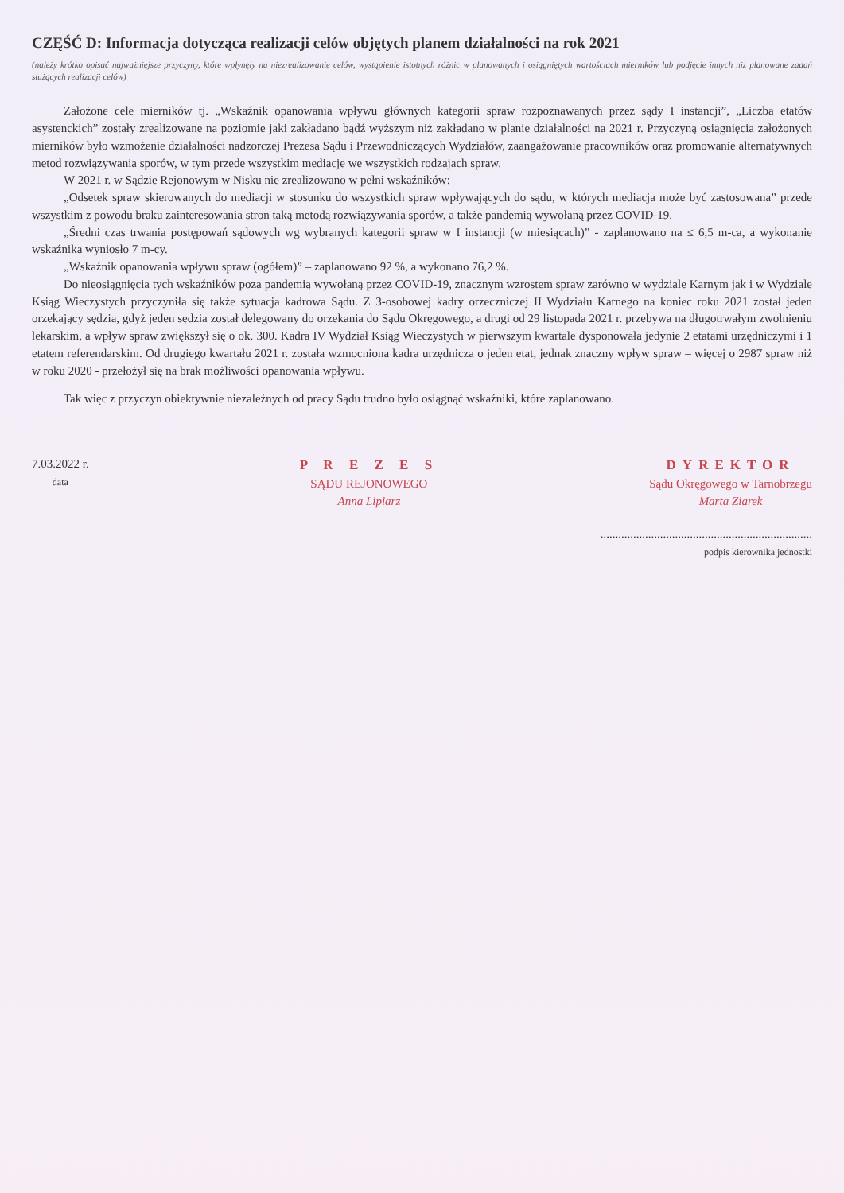CZĘŚĆ D: Informacja dotycząca realizacji celów objętych planem działalności na rok 2021
(należy krótko opisać najważniejsze przyczyny, które wpłynęły na niezrealizowanie celów, wystąpienie istotnych różnic w planowanych i osiągniętych wartościach mierników lub podjęcie innych niż planowane zadań służących realizacji celów)
Założone cele mierników tj. „Wskaźnik opanowania wpływu głównych kategorii spraw rozpoznawanych przez sądy I instancji”, „Liczba etatów asystenckich” zostały zrealizowane na poziomie jaki zakładano bądź wyższym niż zakładano w planie działalności na 2021 r. Przyczyną osiągnięcia założonych mierników było wzmożenie działalności nadzorczej Prezesa Sądu i Przewodniczących Wydziałów, zaangażowanie pracowników oraz promowanie alternatywnych metod rozwiązywania sporów, w tym przede wszystkim mediacje we wszystkich rodzajach spraw.
W 2021 r. w Sądzie Rejonowym w Nisku nie zrealizowano w pełni wskaźników:
„Odsetek spraw skierowanych do mediacji w stosunku do wszystkich spraw wpływających do sądu, w których mediacja może być zastosowana” przede wszystkim z powodu braku zainteresowania stron taką metodą rozwiązywania sporów, a także pandemią wywołaną przez COVID-19.
„Średni czas trwania postępowań sądowych wg wybranych kategorii spraw w I instancji (w miesiącach)” - zaplanowano na ≤ 6,5 m-ca, a wykonanie wskaźnika wyniosło 7 m-cy.
„Wskaźnik opanowania wpływu spraw (ogółem)” – zaplanowano 92 %, a wykonano 76,2 %.
Do nieosiągnięcia tych wskaźników poza pandemią wywołaną przez COVID-19, znacznym wzrostem spraw zarówno w wydziale Karnym jak i w Wydziale Ksiąg Wieczystych przyczyniła się także sytuacja kadrowa Sądu. Z 3-osobowej kadry orzeczniczej II Wydziału Karnego na koniec roku 2021 został jeden orzekający sędzia, gdyż jeden sędzia został delegowany do orzekania do Sądu Okręgowego, a drugi od 29 listopada 2021 r. przebywa na długotrwałym zwolnieniu lekarskim, a wpływ spraw zwiększył się o ok. 300. Kadra IV Wydział Ksiąg Wieczystych w pierwszym kwartale dysponowała jedynie 2 etatami urzędniczymi i 1 etatem referendarskim. Od drugiego kwartału 2021 r. została wzmocniona kadra urzędnicza o jeden etat, jednak znaczny wpływ spraw – więcej o 2987 spraw niż w roku 2020 - przełożył się na brak możliwości opanowania wpływu.
Tak więc z przyczyn obiektywnie niezależnych od pracy Sądu trudno było osiągnąć wskaźniki, które zaplanowano.
7.03.2022 r.
data
P R E Z E S
SĄDU REJONOWEGO
Anna Lipiarz
DYREKTOR
Sądu Okręgowego w Tarnobrzegu
Marta Ziarek
.......................................................................
podpis kierownika jednostki